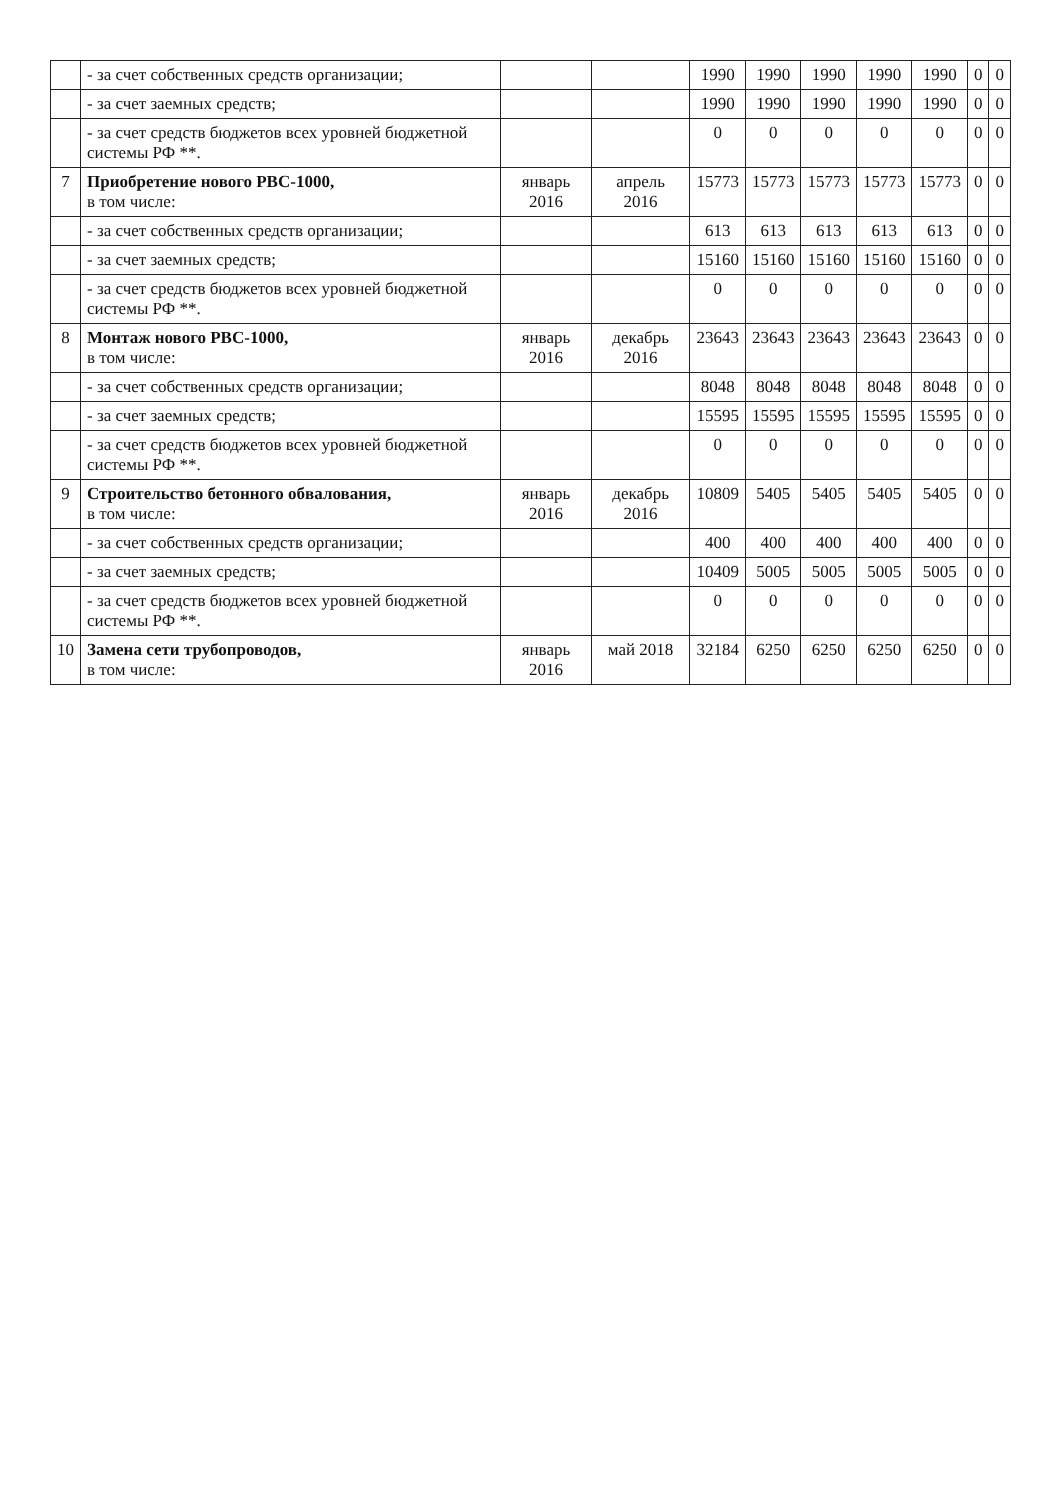| | - за счет собственных средств организации; | | | 1990 | 1990 | 1990 | 1990 | 1990 | 0 | 0 |
| | - за счет заемных средств; | | | 1990 | 1990 | 1990 | 1990 | 1990 | 0 | 0 |
| | - за счет средств бюджетов всех уровней бюджетной системы РФ **. | | | 0 | 0 | 0 | 0 | 0 | 0 | 0 |
| 7 | Приобретение нового РВС-1000, в том числе: | январь 2016 | апрель 2016 | 15773 | 15773 | 15773 | 15773 | 15773 | 0 | 0 |
| | - за счет собственных средств организации; | | | 613 | 613 | 613 | 613 | 613 | 0 | 0 |
| | - за счет заемных средств; | | | 15160 | 15160 | 15160 | 15160 | 15160 | 0 | 0 |
| | - за счет средств бюджетов всех уровней бюджетной системы РФ **. | | | 0 | 0 | 0 | 0 | 0 | 0 | 0 |
| 8 | Монтаж нового РВС-1000, в том числе: | январь 2016 | декабрь 2016 | 23643 | 23643 | 23643 | 23643 | 23643 | 0 | 0 |
| | - за счет собственных средств организации; | | | 8048 | 8048 | 8048 | 8048 | 8048 | 0 | 0 |
| | - за счет заемных средств; | | | 15595 | 15595 | 15595 | 15595 | 15595 | 0 | 0 |
| | - за счет средств бюджетов всех уровней бюджетной системы РФ **. | | | 0 | 0 | 0 | 0 | 0 | 0 | 0 |
| 9 | Строительство бетонного обвалования, в том числе: | январь 2016 | декабрь 2016 | 10809 | 5405 | 5405 | 5405 | 5405 | 0 | 0 |
| | - за счет собственных средств организации; | | | 400 | 400 | 400 | 400 | 400 | 0 | 0 |
| | - за счет заемных средств; | | | 10409 | 5005 | 5005 | 5005 | 5005 | 0 | 0 |
| | - за счет средств бюджетов всех уровней бюджетной системы РФ **. | | | 0 | 0 | 0 | 0 | 0 | 0 | 0 |
| 10 | Замена сети трубопроводов, в том числе: | январь 2016 | май 2018 | 32184 | 6250 | 6250 | 6250 | 6250 | 0 | 0 |